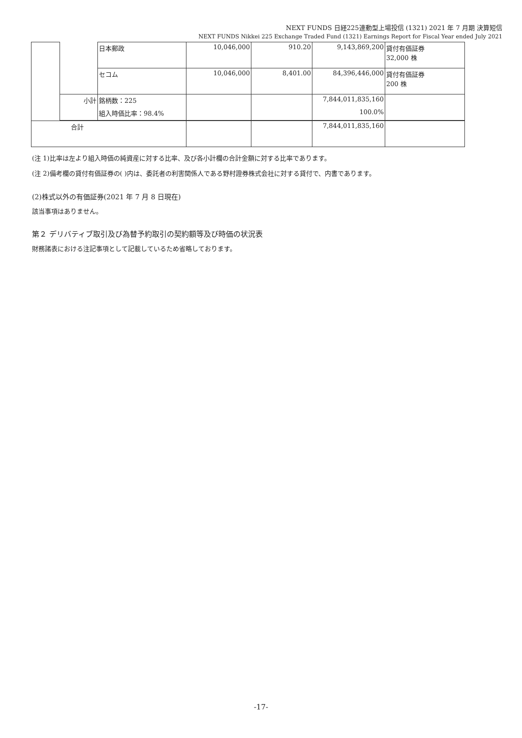NEXT FUNDS 日経225連動型上場投信 (1321) 2021 年 7 月期 決算短信
NEXT FUNDS Nikkei 225 Exchange Traded Fund (1321) Earnings Report for Fiscal Year ended July 2021
| | | 日本郵政 | 10,046,000 | 910.20 | 9,143,869,200 | 貸付有価証券 32,000 株 |
| | | セコム | 10,046,000 | 8,401.00 | 84,396,446,000 | 貸付有価証券 200 株 |
| | 小計 | 銘柄数：225 | | | 7,844,011,835,160 | |
| | | 組入時価比率：98.4% | | | 100.0% | |
| 合計 | | | | | 7,844,011,835,160 | |
(注 1)比率は左より組入時価の純資産に対する比率、及び各小計欄の合計金額に対する比率であります。
(注 2)備考欄の貸付有価証券の( )内は、委託者の利害関係人である野村證券株式会社に対する貸付で、内書であります。
(2)株式以外の有価証券(2021 年 7 月 8 日現在)
該当事項はありません。
第２ デリバティブ取引及び為替予約取引の契約額等及び時価の状況表
財務諸表における注記事項として記載しているため省略しております。
-17-